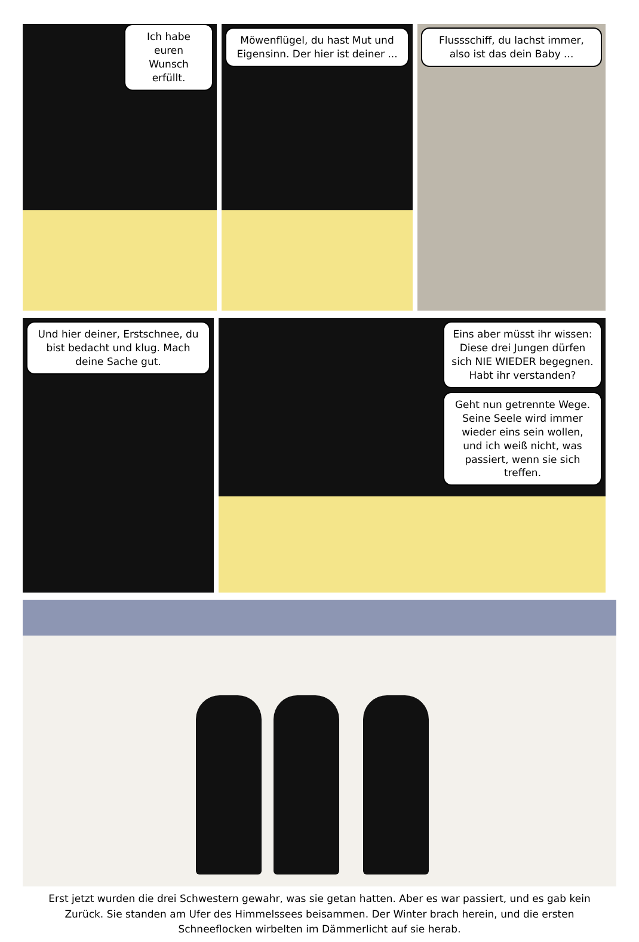Ich habe euren Wunsch erfüllt.
Möwenflügel, du hast Mut und Eigensinn. Der hier ist deiner ...
Flussschiff, du lachst immer, also ist das dein Baby ...
Und hier deiner, Erstschnee, du bist bedacht und klug. Mach deine Sache gut.
Eins aber müsst ihr wissen: Diese drei Jungen dürfen sich NIE WIEDER begegnen. Habt ihr verstanden?
Geht nun getrennte Wege. Seine Seele wird immer wieder eins sein wollen, und ich weiß nicht, was passiert, wenn sie sich treffen.
Erst jetzt wurden die drei Schwestern gewahr, was sie getan hatten. Aber es war passiert, und es gab kein Zurück. Sie standen am Ufer des Himmelssees beisammen. Der Winter brach herein, und die ersten Schneeflocken wirbelten im Dämmerlicht auf sie herab.